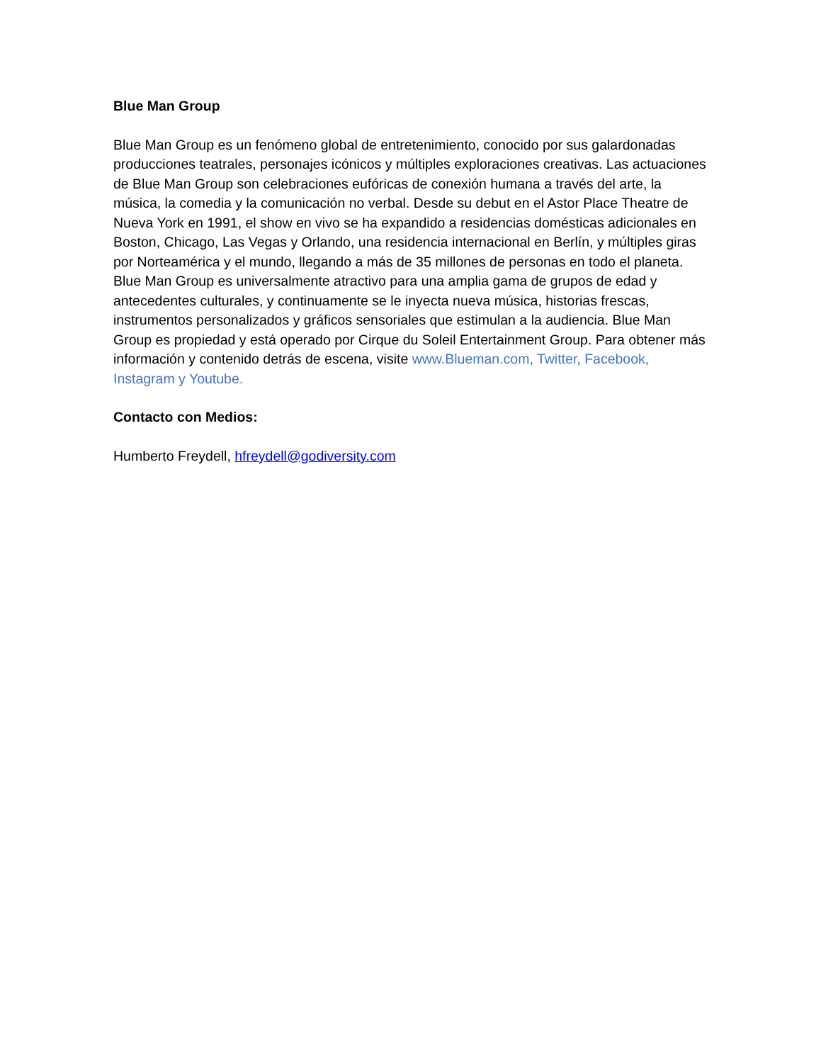Blue Man Group
Blue Man Group es un fenómeno global de entretenimiento, conocido por sus galardonadas producciones teatrales, personajes icónicos y múltiples exploraciones creativas. Las actuaciones de Blue Man Group son celebraciones eufóricas de conexión humana a través del arte, la música, la comedia y la comunicación no verbal. Desde su debut en el Astor Place Theatre de Nueva York en 1991, el show en vivo se ha expandido a residencias domésticas adicionales en Boston, Chicago, Las Vegas y Orlando, una residencia internacional en Berlín, y múltiples giras por Norteamérica y el mundo, llegando a más de 35 millones de personas en todo el planeta. Blue Man Group es universalmente atractivo para una amplia gama de grupos de edad y antecedentes culturales, y continuamente se le inyecta nueva música, historias frescas, instrumentos personalizados y gráficos sensoriales que estimulan a la audiencia. Blue Man Group es propiedad y está operado por Cirque du Soleil Entertainment Group. Para obtener más información y contenido detrás de escena, visite www.Blueman.com, Twitter, Facebook, Instagram y Youtube.
Contacto con Medios:
Humberto Freydell, hfreydell@godiversity.com